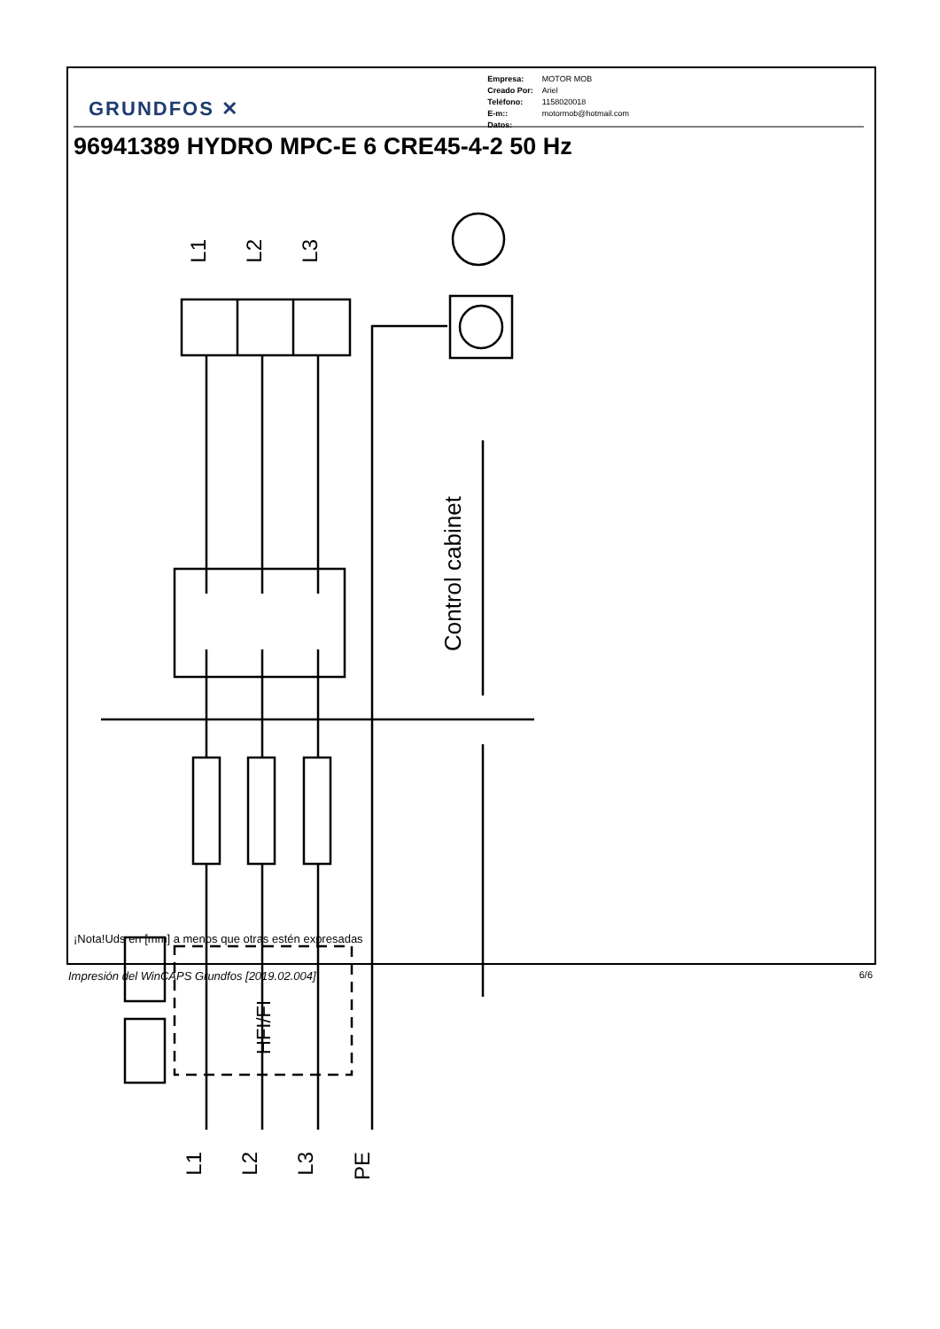Control cabinet
HFI/FI
GRUNDFOS ✕
| Empresa: | MOTOR MOB |
| Creado Por: | Ariel |
| Teléfono: | 1158020018 |
| E-m:: | motormob@hotmail.com |
| Datos: | |
96941389 HYDRO MPC-E 6 CRE45-4-2 50 Hz
L1
L2
L3
L1
L2
L3
PE
¡Nota!Uds en [mm] a menos que otras estén expresadas
Impresión del WinCAPS Grundfos [2019.02.004] 6/6